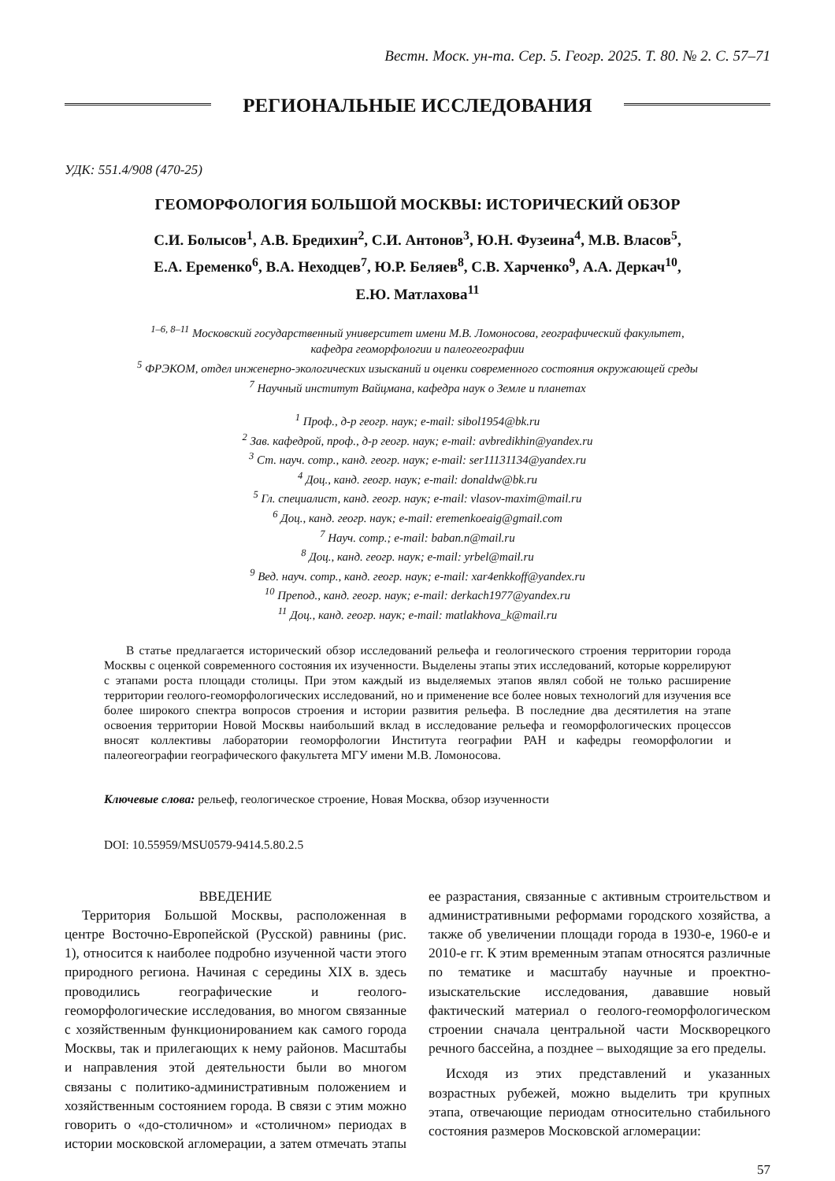Вестн. Моск. ун-та. Сер. 5. Геогр. 2025. Т. 80. № 2. С. 57–71
РЕГИОНАЛЬНЫЕ ИССЛЕДОВАНИЯ
УДК: 551.4/908 (470-25)
ГЕОМОРФОЛОГИЯ БОЛЬШОЙ МОСКВЫ: ИСТОРИЧЕСКИЙ ОБЗОР
С.И. Болысов<sup>1</sup>, А.В. Бредихин<sup>2</sup>, С.И. Антонов<sup>3</sup>, Ю.Н. Фузеина<sup>4</sup>, М.В. Власов<sup>5</sup>,
Е.А. Еременко<sup>6</sup>, В.А. Неходцев<sup>7</sup>, Ю.Р. Беляев<sup>8</sup>, С.В. Харченко<sup>9</sup>, А.А. Деркач<sup>10</sup>,
Е.Ю. Матлахова<sup>11</sup>
<sup>1–6, 8–11</sup> Московский государственный университет имени М.В. Ломоносова, географический факультет,
кафедра геоморфологии и палеогеографии
<sup>5</sup> ФРЭКОМ, отдел инженерно-экологических изысканий и оценки современного состояния окружающей среды
<sup>7</sup> Научный институт Вайцмана, кафедра наук о Земле и планетах
<sup>1</sup> Проф., д-р геогр. наук; e-mail: sibol1954@bk.ru
<sup>2</sup> Зав. кафедрой, проф., д-р геогр. наук; e-mail: avbredikhin@yandex.ru
<sup>3</sup> Ст. науч. сотр., канд. геогр. наук; e-mail: ser11131134@yandex.ru
<sup>4</sup> Доц., канд. геогр. наук; e-mail: donaldw@bk.ru
<sup>5</sup> Гл. специалист, канд. геогр. наук; e-mail: vlasov-maxim@mail.ru
<sup>6</sup> Доц., канд. геогр. наук; e-mail: eremenkoeaig@gmail.com
<sup>7</sup> Науч. сотр.; e-mail: baban.n@mail.ru
<sup>8</sup> Доц., канд. геогр. наук; e-mail: yrbel@mail.ru
<sup>9</sup> Вед. науч. сотр., канд. геогр. наук; e-mail: xar4enkkoff@yandex.ru
<sup>10</sup> Препод., канд. геогр. наук; e-mail: derkach1977@yandex.ru
<sup>11</sup> Доц., канд. геогр. наук; e-mail: matlakhova_k@mail.ru
В статье предлагается исторический обзор исследований рельефа и геологического строения территории города Москвы с оценкой современного состояния их изученности. Выделены этапы этих исследований, которые коррелируют с этапами роста площади столицы. При этом каждый из выделяемых этапов являл собой не только расширение территории геолого-геоморфологических исследований, но и применение все более новых технологий для изучения все более широкого спектра вопросов строения и истории развития рельефа. В последние два десятилетия на этапе освоения территории Новой Москвы наибольший вклад в исследование рельефа и геоморфологических процессов вносят коллективы лаборатории геоморфологии Института географии РАН и кафедры геоморфологии и палеогеографии географического факультета МГУ имени М.В. Ломоносова.
Ключевые слова: рельеф, геологическое строение, Новая Москва, обзор изученности
DOI: 10.55959/MSU0579-9414.5.80.2.5
ВВЕДЕНИЕ
Территория Большой Москвы, расположенная в центре Восточно-Европейской (Русской) равнины (рис. 1), относится к наиболее подробно изученной части этого природного региона. Начиная с середины XIX в. здесь проводились географические и геолого-геоморфологические исследования, во многом связанные с хозяйственным функционированием как самого города Москвы, так и прилегающих к нему районов. Масштабы и направления этой деятельности были во многом связаны с политико-административным положением и хозяйственным состоянием города. В связи с этим можно говорить о «до-столичном» и «столичном» периодах в истории московской агломерации, а затем отмечать этапы ее разрастания, связанные с активным строительством и административными реформами городского хозяйства, а также об увеличении площади города в 1930-е, 1960-е и 2010-е гг. К этим временным этапам относятся различные по тематике и масштабу научные и проектно-изыскательские исследования, дававшие новый фактический материал о геолого-геоморфологическом строении сначала центральной части Москворецкого речного бассейна, а позднее – выходящие за его пределы.
Исходя из этих представлений и указанных возрастных рубежей, можно выделить три крупных этапа, отвечающие периодам относительно стабильного состояния размеров Московской агломерации:
57